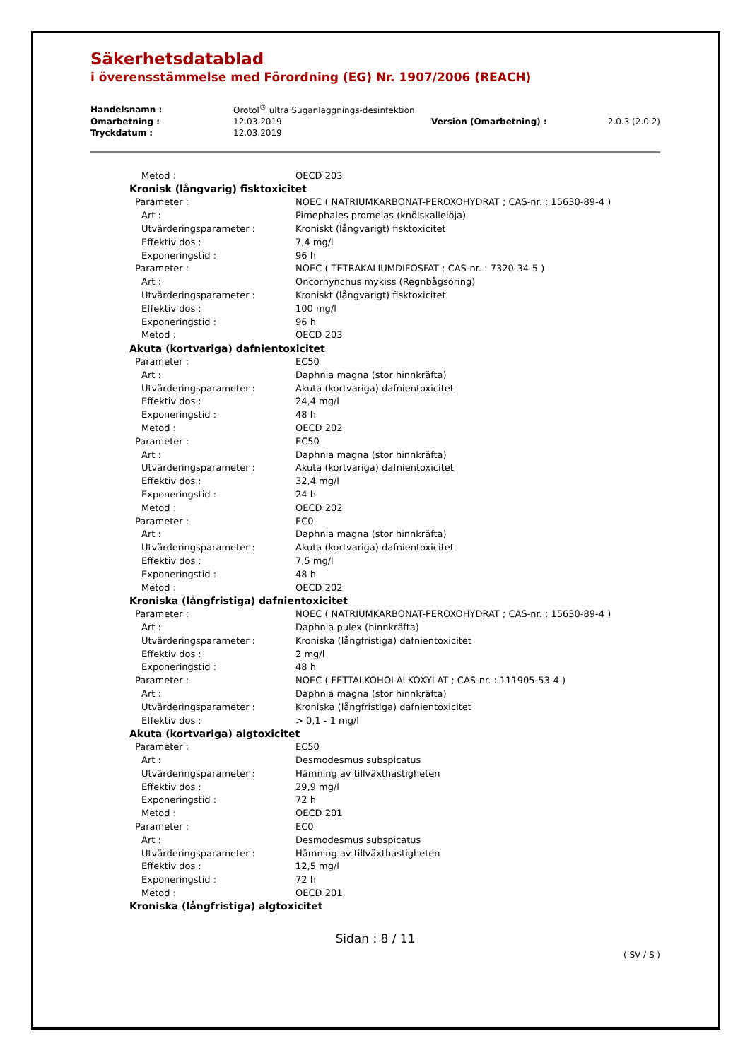Säkerhetsdatablad
i överensstämmelse med Förordning (EG) Nr. 1907/2006 (REACH)
| Handelsnamn : | Orotol<sup>®</sup> ultra Suganläggnings-desinfektion | | |
| Omarbetning : | 12.03.2019 | Version (Omarbetning) : | 2.0.3 (2.0.2) |
| Tryckdatum : | 12.03.2019 | | |
| Metod : | OECD 203 |
| Kronisk (långvarig) fisktoxicitet | |
| Parameter : | NOEC ( NATRIUMKARBONAT-PEROXOHYDRAT ; CAS-nr. : 15630-89-4 ) |
| Art : | Pimephales promelas (knölskallelöja) |
| Utvärderingsparameter : | Kroniskt (långvarigt) fisktoxicitet |
| Effektiv dos : | 7,4 mg/l |
| Exponeringstid : | 96 h |
| Parameter : | NOEC ( TETRAKALIUMDIFOSFAT ; CAS-nr. : 7320-34-5 ) |
| Art : | Oncorhynchus mykiss (Regnbågsöring) |
| Utvärderingsparameter : | Kroniskt (långvarigt) fisktoxicitet |
| Effektiv dos : | 100 mg/l |
| Exponeringstid : | 96 h |
| Metod : | OECD 203 |
| Akuta (kortvariga) dafnientoxicitet | |
| Parameter : | EC50 |
| Art : | Daphnia magna (stor hinnkräfta) |
| Utvärderingsparameter : | Akuta (kortvariga) dafnientoxicitet |
| Effektiv dos : | 24,4 mg/l |
| Exponeringstid : | 48 h |
| Metod : | OECD 202 |
| Parameter : | EC50 |
| Art : | Daphnia magna (stor hinnkräfta) |
| Utvärderingsparameter : | Akuta (kortvariga) dafnientoxicitet |
| Effektiv dos : | 32,4 mg/l |
| Exponeringstid : | 24 h |
| Metod : | OECD 202 |
| Parameter : | EC0 |
| Art : | Daphnia magna (stor hinnkräfta) |
| Utvärderingsparameter : | Akuta (kortvariga) dafnientoxicitet |
| Effektiv dos : | 7,5 mg/l |
| Exponeringstid : | 48 h |
| Metod : | OECD 202 |
| Kroniska (långfristiga) dafnientoxicitet | |
| Parameter : | NOEC ( NATRIUMKARBONAT-PEROXOHYDRAT ; CAS-nr. : 15630-89-4 ) |
| Art : | Daphnia pulex (hinnkräfta) |
| Utvärderingsparameter : | Kroniska (långfristiga) dafnientoxicitet |
| Effektiv dos : | 2 mg/l |
| Exponeringstid : | 48 h |
| Parameter : | NOEC ( FETTALKOHOLALKOXYLAT ; CAS-nr. : 111905-53-4 ) |
| Art : | Daphnia magna (stor hinnkräfta) |
| Utvärderingsparameter : | Kroniska (långfristiga) dafnientoxicitet |
| Effektiv dos : | > 0,1 - 1 mg/l |
| Akuta (kortvariga) algtoxicitet | |
| Parameter : | EC50 |
| Art : | Desmodesmus subspicatus |
| Utvärderingsparameter : | Hämning av tillväxthastigheten |
| Effektiv dos : | 29,9 mg/l |
| Exponeringstid : | 72 h |
| Metod : | OECD 201 |
| Parameter : | EC0 |
| Art : | Desmodesmus subspicatus |
| Utvärderingsparameter : | Hämning av tillväxthastigheten |
| Effektiv dos : | 12,5 mg/l |
| Exponeringstid : | 72 h |
| Metod : | OECD 201 |
| Kroniska (långfristiga) algtoxicitet | |
Sidan : 8 / 11
( SV / S )